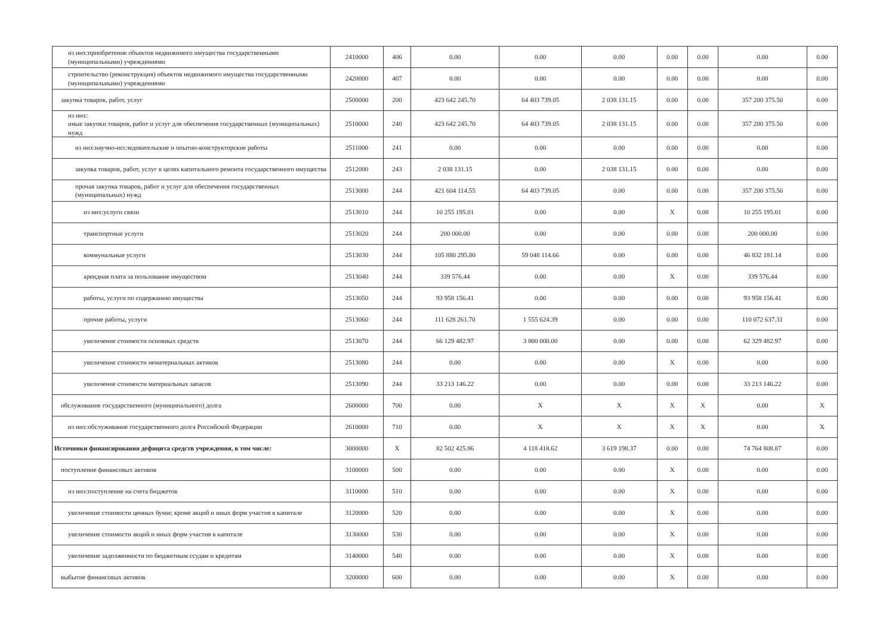| из них:приобретение объектов недвижимого имущества государственными (муниципальными) учреждениями | 2410000 | 406 | 0.00 | 0.00 | 0.00 | 0.00 | 0.00 | 0.00 | 0.00 |
| строительство (реконструкция) объектов недвижимого имущества государственными (муниципальными) учреждениями | 2420000 | 407 | 0.00 | 0.00 | 0.00 | 0.00 | 0.00 | 0.00 | 0.00 |
| закупка товаров, работ, услуг | 2500000 | 200 | 423 642 245.70 | 64 403 739.05 | 2 038 131.15 | 0.00 | 0.00 | 357 200 375.50 | 0.00 |
| из них: иные закупки товаров, работ и услуг для обеспечения государственных (муниципальных) нужд | 2510000 | 240 | 423 642 245.70 | 64 403 739.05 | 2 038 131.15 | 0.00 | 0.00 | 357 200 375.50 | 0.00 |
| из них:научно-исследовательские и опытно-конструкторские работы | 2511000 | 241 | 0.00 | 0.00 | 0.00 | 0.00 | 0.00 | 0.00 | 0.00 |
| закупка товаров, работ, услуг в целях капитального ремонта государственного имущества | 2512000 | 243 | 2 038 131.15 | 0.00 | 2 038 131.15 | 0.00 | 0.00 | 0.00 | 0.00 |
| прочая закупка товаров, работ и услуг для обеспечения государственных (муниципальных) нужд | 2513000 | 244 | 421 604 114.55 | 64 403 739.05 | 0.00 | 0.00 | 0.00 | 357 200 375.50 | 0.00 |
| из них:услуги связи | 2513010 | 244 | 10 255 195.01 | 0.00 | 0.00 | X | 0.00 | 10 255 195.01 | 0.00 |
| транспортные услуги | 2513020 | 244 | 200 000.00 | 0.00 | 0.00 | 0.00 | 0.00 | 200 000.00 | 0.00 |
| коммунальные услуги | 2513030 | 244 | 105 880 295.80 | 59 048 114.66 | 0.00 | 0.00 | 0.00 | 46 832 181.14 | 0.00 |
| арендная плата за пользование имуществом | 2513040 | 244 | 339 576.44 | 0.00 | 0.00 | X | 0.00 | 339 576.44 | 0.00 |
| работы, услуги по содержанию имущества | 2513050 | 244 | 93 958 156.41 | 0.00 | 0.00 | 0.00 | 0.00 | 93 958 156.41 | 0.00 |
| прочие работы, услуги | 2513060 | 244 | 111 628 261.70 | 1 555 624.39 | 0.00 | 0.00 | 0.00 | 110 072 637.31 | 0.00 |
| увеличение стоимости основных средств | 2513070 | 244 | 66 129 482.97 | 3 800 000.00 | 0.00 | 0.00 | 0.00 | 62 329 482.97 | 0.00 |
| увеличение стоимости нематериальных активов | 2513080 | 244 | 0.00 | 0.00 | 0.00 | X | 0.00 | 0.00 | 0.00 |
| увеличение стоимости материальных запасов | 2513090 | 244 | 33 213 146.22 | 0.00 | 0.00 | 0.00 | 0.00 | 33 213 146.22 | 0.00 |
| обслуживание государственного (муниципального) долга | 2600000 | 700 | 0.00 | X | X | X | X | 0.00 | X |
| из них:обслуживание государственного долга Российской Федерации | 2610000 | 710 | 0.00 | X | X | X | X | 0.00 | X |
| Источники финансирования дефицита средств учреждения, в том числе: | 3000000 | X | 82 502 425.86 | 4 118 418.62 | 3 619 198.37 | 0.00 | 0.00 | 74 764 808.87 | 0.00 |
| поступление финансовых активов | 3100000 | 500 | 0.00 | 0.00 | 0.00 | X | 0.00 | 0.00 | 0.00 |
| из них:поступление на счета бюджетов | 3110000 | 510 | 0.00 | 0.00 | 0.00 | X | 0.00 | 0.00 | 0.00 |
| увеличение стоимости ценных бумаг, кроме акций и иных форм участия в капитале | 3120000 | 520 | 0.00 | 0.00 | 0.00 | X | 0.00 | 0.00 | 0.00 |
| увеличение стоимости акций и иных форм участия в капитале | 3130000 | 530 | 0.00 | 0.00 | 0.00 | X | 0.00 | 0.00 | 0.00 |
| увеличение задолженности по бюджетным ссудам и кредитам | 3140000 | 540 | 0.00 | 0.00 | 0.00 | X | 0.00 | 0.00 | 0.00 |
| выбытие финансовых активов | 3200000 | 600 | 0.00 | 0.00 | 0.00 | X | 0.00 | 0.00 | 0.00 |